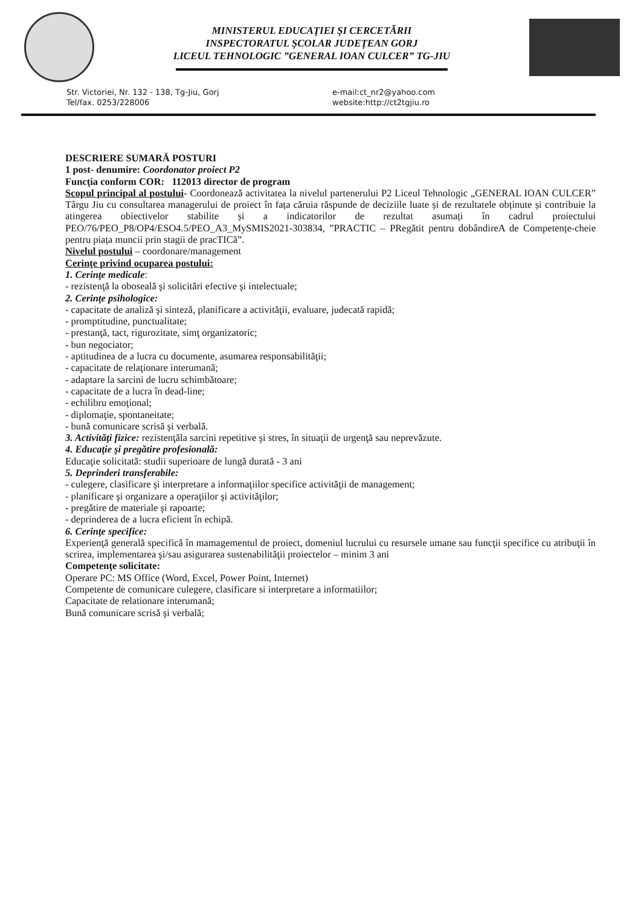MINISTERUL EDUCAŢIEI ŞI CERCETĂRII
INSPECTORATUL ŞCOLAR JUDEŢEAN GORJ
LICEUL TEHNOLOGIC ”GENERAL IOAN CULCER” TG-JIU
Str. Victoriei, Nr. 132 - 138, Tg-Jiu, Gorj
Tel/fax. 0253/228006
e-mail:ct_nr2@yahoo.com
website:http://ct2tgjiu.ro
DESCRIERE SUMARĂ POSTURI
1 post- denumire: Coordonator proiect P2
Funcţia conform COR: 112013 director de program
Scopul principal al postului- Coordonează activitatea la nivelul partenerului P2 Liceul Tehnologic „GENERAL IOAN CULCER” Târgu Jiu cu consultarea managerului de proiect în fața căruia răspunde de deciziile luate și de rezultatele obținute și contribuie la atingerea obiectivelor stabilite și a indicatorilor de rezultat asumați în cadrul proiectului PEO/76/PEO_P8/OP4/ESO4.5/PEO_A3_MySMIS2021-303834, ”PRACTIC – PRegătit pentru dobândireA de Competențe-cheie pentru piața muncii prin stagii de pracTICă”.
Nivelul postului – coordonare/management
Cerinţe privind ocuparea postului:
1. Cerinţe medicale:
- rezistenţă la oboseală şi solicitări efective şi intelectuale;
2. Cerinţe psihologice:
- capacitate de analiză şi sinteză, planificare a activităţii, evaluare, judecată rapidă;
- promptitudine, punctualitate;
- prestanţă, tact, rigurozitate, simţ organizatoric;
- bun negociator;
- aptitudinea de a lucra cu documente, asumarea responsabilităţii;
- capacitate de relaţionare interumană;
- adaptare la sarcini de lucru schimbătoare;
- capacitate de a lucra în dead-line;
- echilibru emoţional;
- diplomaţie, spontaneitate;
- bună comunicare scrisă şi verbală.
3. Activităţi fizice: rezistenţăla sarcini repetitive şi stres, în situaţii de urgenţă sau neprevăzute.
4. Educaţie şi pregătire profesională:
Educaţie solicitată: studii superioare de lungă durată - 3 ani
5. Deprinderi transferabile:
- culegere, clasificare şi interpretare a informaţiilor specifice activităţii de management;
- planificare şi organizare a operaţiilor şi activităţilor;
- pregătire de materiale şi rapoarte;
- deprinderea de a lucra eficient în echipă.
6. Cerinţe specifice:
Experienţă generală specifică în mamagementul de proiect, domeniul lucrului cu resursele umane sau funcţii specifice cu atribuţii în scrirea, implementarea şi/sau asigurarea sustenabilităţii proiectelor – minim 3 ani
Competenţe solicitate:
Operare PC: MS Office (Word, Excel, Power Point, Internet)
Competente de comunicare culegere, clasificare si interpretare a informatiilor;
Capacitate de relationare interumană;
Bună comunicare scrisă şi verbală;